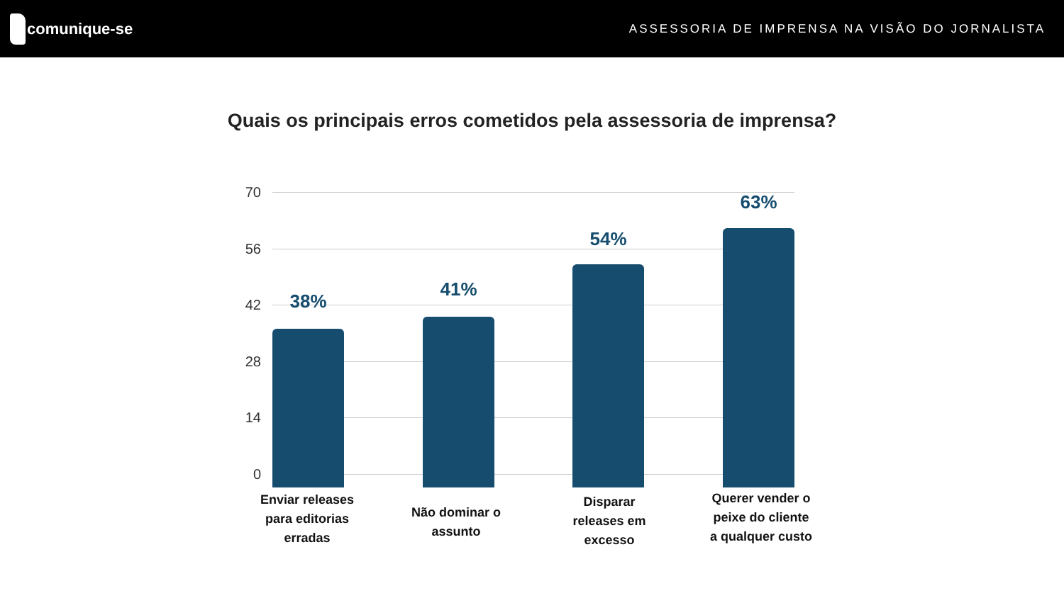comunique-se
ASSESSORIA DE IMPRENSA NA VISÃO DO JORNALISTA
Quais os principais erros cometidos pela assessoria de imprensa?
70
56
42
28
14
0
38%
41%
54%
63%
Enviar releases para editorias erradas
Não dominar o assunto
Disparar releases em excesso
Querer vender o peixe do cliente a qualquer custo